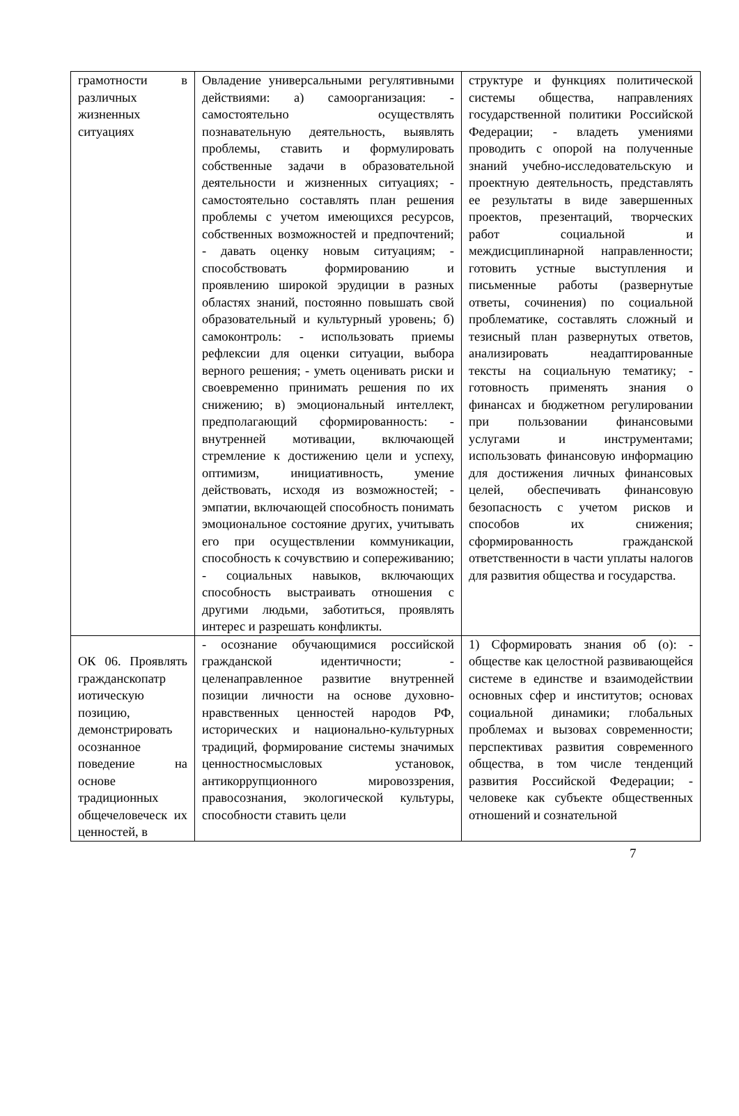| грамотности в различных жизненных ситуациях | Овладение универсальными регулятивными действиями: а) самоорганизация: - самостоятельно осуществлять познавательную деятельность, выявлять проблемы, ставить и формулировать собственные задачи в образовательной деятельности и жизненных ситуациях; - самостоятельно составлять план решения проблемы с учетом имеющихся ресурсов, собственных возможностей и предпочтений; - давать оценку новым ситуациям; - способствовать формированию и проявлению широкой эрудиции в разных областях знаний, постоянно повышать свой образовательный и культурный уровень; б) самоконтроль: - использовать приемы рефлексии для оценки ситуации, выбора верного решения; - уметь оценивать риски и своевременно принимать решения по их снижению; в) эмоциональный интеллект, предполагающий сформированность: - внутренней мотивации, включающей стремление к достижению цели и успеху, оптимизм, инициативность, умение действовать, исходя из возможностей; - эмпатии, включающей способность понимать эмоциональное состояние других, учитывать его при осуществлении коммуникации, способность к сочувствию и сопереживанию; - социальных навыков, включающих способность выстраивать отношения с другими людьми, заботиться, проявлять интерес и разрешать конфликты. | структуре и функциях политической системы общества, направлениях государственной политики Российской Федерации; - владеть умениями проводить с опорой на полученные знаний учебно-исследовательскую и проектную деятельность, представлять ее результаты в виде завершенных проектов, презентаций, творческих работ социальной и междисциплинарной направленности; готовить устные выступления и письменные работы (развернутые ответы, сочинения) по социальной проблематике, составлять сложный и тезисный план развернутых ответов, анализировать неадаптированные тексты на социальную тематику; - готовность применять знания о финансах и бюджетном регулировании при пользовании финансовыми услугами и инструментами; использовать финансовую информацию для достижения личных финансовых целей, обеспечивать финансовую безопасность с учетом рисков и способов их снижения; сформированность гражданской ответственности в части уплаты налогов для развития общества и государства. |
| ОК 06. Проявлять гражданскопатр иотическую позицию, демонстрировать осознанное поведение на основе традиционных общечеловеческ их ценностей, в | - осознание обучающимися российской гражданской идентичности; - целенаправленное развитие внутренней позиции личности на основе духовно-нравственных ценностей народов РФ, исторических и национально-культурных традиций, формирование системы значимых ценностносмысловых установок, антикоррупционного мировоззрения, правосознания, экологической культуры, способности ставить цели | 1) Сформировать знания об (о): - обществе как целостной развивающейся системе в единстве и взаимодействии основных сфер и институтов; основах социальной динамики; глобальных проблемах и вызовах современности; перспективах развития современного общества, в том числе тенденций развития Российской Федерации; - человеке как субъекте общественных отношений и сознательной |
7